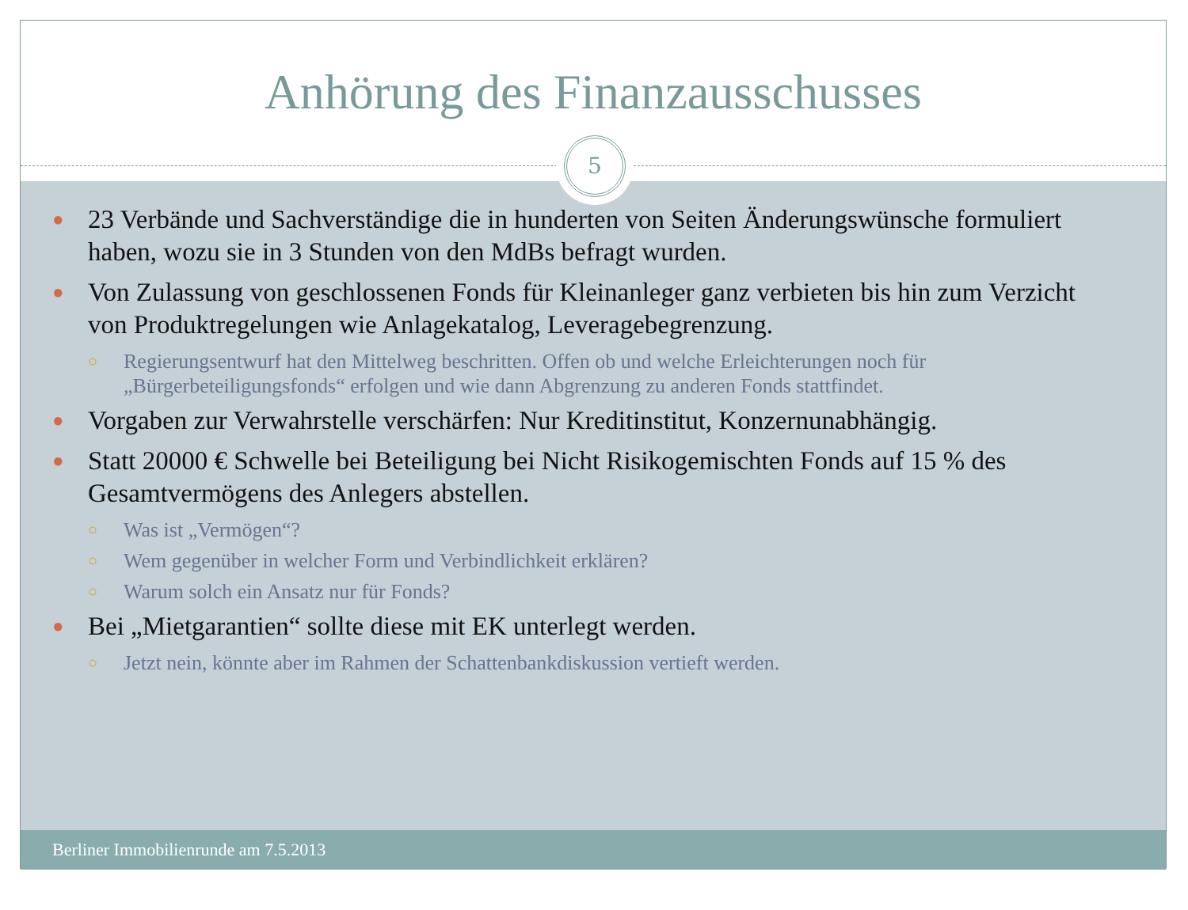Anhörung des Finanzausschusses
5
● 23 Verbände und Sachverständige die in hunderten von Seiten Änderungswünsche formuliert haben, wozu sie in 3 Stunden von den MdBs befragt wurden.
● Von Zulassung von geschlossenen Fonds für Kleinanleger ganz verbieten bis hin zum Verzicht von Produktregelungen wie Anlagekatalog, Leveragebegrenzung.
○ Regierungsentwurf hat den Mittelweg beschritten. Offen ob und welche Erleichterungen noch für „Bürgerbeteiligungsfonds“ erfolgen und wie dann Abgrenzung zu anderen Fonds stattfindet.
● Vorgaben zur Verwahrstelle verschärfen: Nur Kreditinstitut, Konzernunabhängig.
● Statt 20000 € Schwelle bei Beteiligung bei Nicht Risikogemischten Fonds auf 15 % des Gesamtvermögens des Anlegers abstellen.
○ Was ist „Vermögen“?
○ Wem gegenüber in welcher Form und Verbindlichkeit erklären?
○ Warum solch ein Ansatz nur für Fonds?
● Bei „Mietgarantien“ sollte diese mit EK unterlegt werden.
○ Jetzt nein, könnte aber im Rahmen der Schattenbankdiskussion vertieft werden.
Berliner Immobilienrunde am 7.5.2013